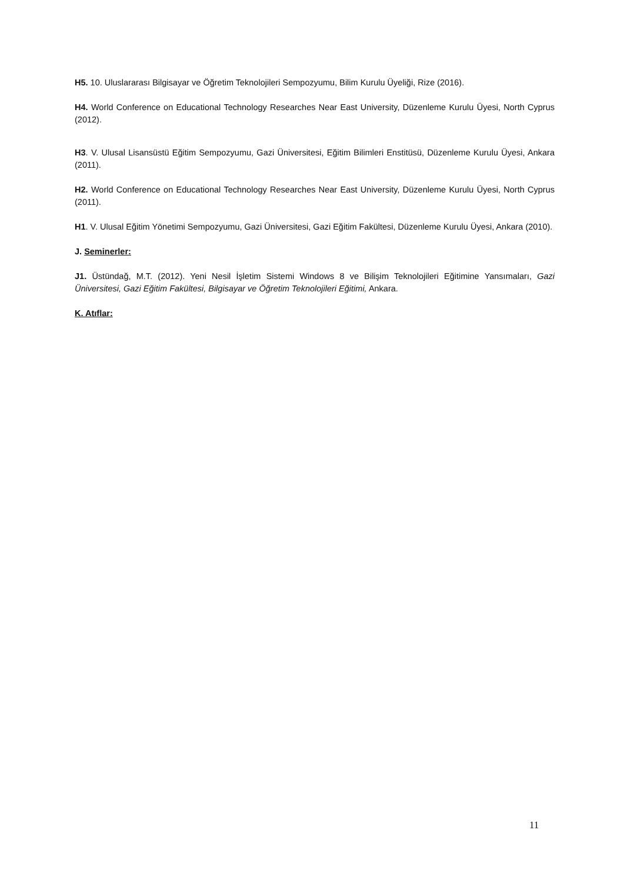H5. 10. Uluslararası Bilgisayar ve Öğretim Teknolojileri Sempozyumu, Bilim Kurulu Üyeliği, Rize (2016).
H4. World Conference on Educational Technology Researches Near East University, Düzenleme Kurulu Üyesi, North Cyprus (2012).
H3. V. Ulusal Lisansüstü Eğitim Sempozyumu, Gazi Üniversitesi, Eğitim Bilimleri Enstitüsü, Düzenleme Kurulu Üyesi, Ankara (2011).
H2. World Conference on Educational Technology Researches Near East University, Düzenleme Kurulu Üyesi, North Cyprus (2011).
H1. V. Ulusal Eğitim Yönetimi Sempozyumu, Gazi Üniversitesi, Gazi Eğitim Fakültesi, Düzenleme Kurulu Üyesi, Ankara (2010).
J. Seminerler:
J1. Üstündağ, M.T. (2012). Yeni Nesil İşletim Sistemi Windows 8 ve Bilişim Teknolojileri Eğitimine Yansımaları, Gazi Üniversitesi, Gazi Eğitim Fakültesi, Bilgisayar ve Öğretim Teknolojileri Eğitimi, Ankara.
K. Atıflar:
11